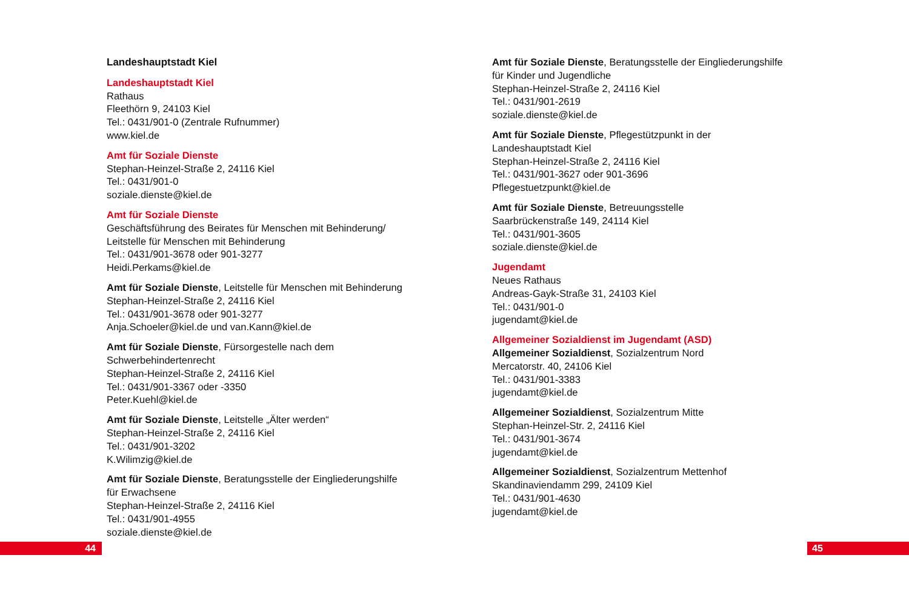Landeshauptstadt Kiel
Landeshauptstadt Kiel
Rathaus
Fleethörn 9, 24103 Kiel
Tel.: 0431/901-0 (Zentrale Rufnummer)
www.kiel.de
Amt für Soziale Dienste
Stephan-Heinzel-Straße 2, 24116 Kiel
Tel.: 0431/901-0
soziale.dienste@kiel.de
Amt für Soziale Dienste
Geschäftsführung des Beirates für Menschen mit Behinderung/
Leitstelle für Menschen mit Behinderung
Tel.: 0431/901-3678 oder 901-3277
Heidi.Perkams@kiel.de
Amt für Soziale Dienste, Leitstelle für Menschen mit Behinderung
Stephan-Heinzel-Straße 2, 24116 Kiel
Tel.: 0431/901-3678 oder 901-3277
Anja.Schoeler@kiel.de und van.Kann@kiel.de
Amt für Soziale Dienste, Fürsorgestelle nach dem
Schwerbehindertenrecht
Stephan-Heinzel-Straße 2, 24116 Kiel
Tel.: 0431/901-3367 oder -3350
Peter.Kuehl@kiel.de
Amt für Soziale Dienste, Leitstelle „Älter werden“
Stephan-Heinzel-Straße 2, 24116 Kiel
Tel.: 0431/901-3202
K.Wilimzig@kiel.de
Amt für Soziale Dienste, Beratungsstelle der Eingliederungshilfe
für Erwachsene
Stephan-Heinzel-Straße 2, 24116 Kiel
Tel.: 0431/901-4955
soziale.dienste@kiel.de
Amt für Soziale Dienste, Beratungsstelle der Eingliederungshilfe
für Kinder und Jugendliche
Stephan-Heinzel-Straße 2, 24116 Kiel
Tel.: 0431/901-2619
soziale.dienste@kiel.de
Amt für Soziale Dienste, Pflegestützpunkt in der
Landeshauptstadt Kiel
Stephan-Heinzel-Straße 2, 24116 Kiel
Tel.: 0431/901-3627 oder 901-3696
Pflegestuetzpunkt@kiel.de
Amt für Soziale Dienste, Betreuungsstelle
Saarbrückenstraße 149, 24114 Kiel
Tel.: 0431/901-3605
soziale.dienste@kiel.de
Jugendamt
Neues Rathaus
Andreas-Gayk-Straße 31, 24103 Kiel
Tel.: 0431/901-0
jugendamt@kiel.de
Allgemeiner Sozialdienst im Jugendamt (ASD)
Allgemeiner Sozialdienst, Sozialzentrum Nord
Mercatorstr. 40, 24106 Kiel
Tel.: 0431/901-3383
jugendamt@kiel.de
Allgemeiner Sozialdienst, Sozialzentrum Mitte
Stephan-Heinzel-Str. 2, 24116 Kiel
Tel.: 0431/901-3674
jugendamt@kiel.de
Allgemeiner Sozialdienst, Sozialzentrum Mettenhof
Skandinaviendamm 299, 24109 Kiel
Tel.: 0431/901-4630
jugendamt@kiel.de
44 45